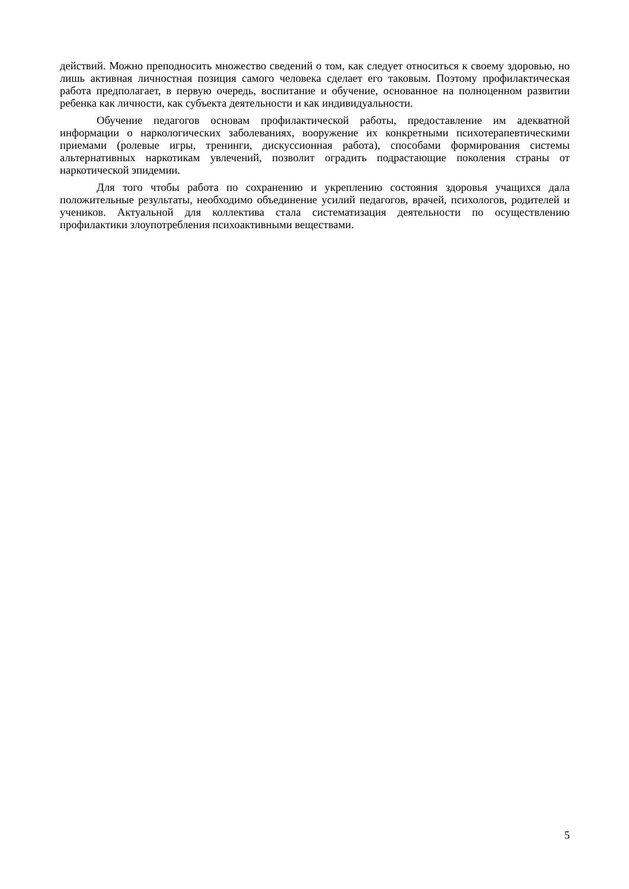действий. Можно преподносить множество сведений о том, как следует относиться к своему здоровью, но лишь активная личностная позиция самого человека сделает его таковым. Поэтому профилактическая работа предполагает, в первую очередь, воспитание и обучение, основанное на полноценном развитии ребенка как личности, как субъекта деятельности и как индивидуальности.
Обучение педагогов основам профилактической работы, предоставление им адекватной информации о наркологических заболеваниях, вооружение их конкретными психотерапевтическими приемами (ролевые игры, тренинги, дискуссионная работа), способами формирования системы альтернативных наркотикам увлечений, позволит оградить подрастающие поколения страны от наркотической эпидемии.
Для того чтобы работа по сохранению и укреплению состояния здоровья учащихся дала положительные результаты, необходимо объединение усилий педагогов, врачей, психологов, родителей и учеников. Актуальной для коллектива стала систематизация деятельности по осуществлению профилактики злоупотребления психоактивными веществами.
5